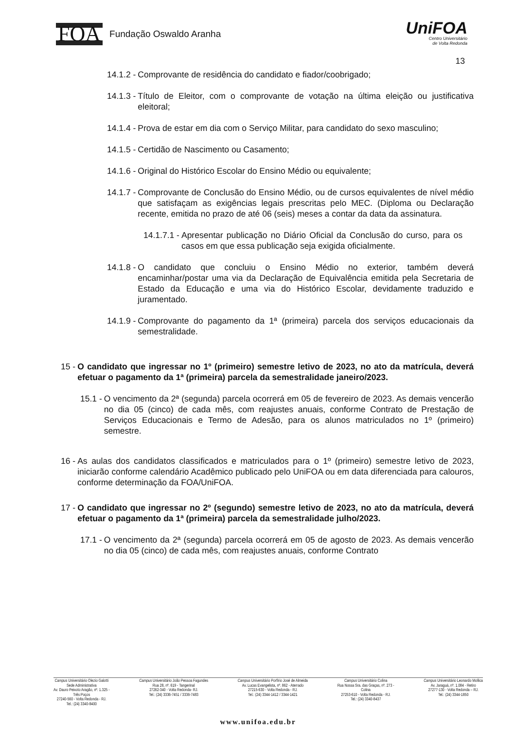FOA Fundação Oswaldo Aranha
UniFOA
Centro Universitário
de Volta Redonda
13
14.1.2 - Comprovante de residência do candidato e fiador/coobrigado;
14.1.3 - Título de Eleitor, com o comprovante de votação na última eleição ou justificativa eleitoral;
14.1.4 - Prova de estar em dia com o Serviço Militar, para candidato do sexo masculino;
14.1.5 - Certidão de Nascimento ou Casamento;
14.1.6 - Original do Histórico Escolar do Ensino Médio ou equivalente;
14.1.7 - Comprovante de Conclusão do Ensino Médio, ou de cursos equivalentes de nível médio que satisfaçam as exigências legais prescritas pelo MEC. (Diploma ou Declaração recente, emitida no prazo de até 06 (seis) meses a contar da data da assinatura.
14.1.7.1 - Apresentar publicação no Diário Oficial da Conclusão do curso, para os casos em que essa publicação seja exigida oficialmente.
14.1.8 - O candidato que concluiu o Ensino Médio no exterior, também deverá encaminhar/postar uma via da Declaração de Equivalência emitida pela Secretaria de Estado da Educação e uma via do Histórico Escolar, devidamente traduzido e juramentado.
14.1.9 - Comprovante do pagamento da 1ª (primeira) parcela dos serviços educacionais da semestralidade.
15 - O candidato que ingressar no 1º (primeiro) semestre letivo de 2023, no ato da matrícula, deverá efetuar o pagamento da 1ª (primeira) parcela da semestralidade janeiro/2023.
15.1 - O vencimento da 2ª (segunda) parcela ocorrerá em 05 de fevereiro de 2023. As demais vencerão no dia 05 (cinco) de cada mês, com reajustes anuais, conforme Contrato de Prestação de Serviços Educacionais e Termo de Adesão, para os alunos matriculados no 1º (primeiro) semestre.
16 - As aulas dos candidatos classificados e matriculados para o 1º (primeiro) semestre letivo de 2023, iniciarão conforme calendário Acadêmico publicado pelo UniFOA ou em data diferenciada para calouros, conforme determinação da FOA/UniFOA.
17 - O candidato que ingressar no 2º (segundo) semestre letivo de 2023, no ato da matrícula, deverá efetuar o pagamento da 1ª (primeira) parcela da semestralidade julho/2023.
17.1 - O vencimento da 2ª (segunda) parcela ocorrerá em 05 de agosto de 2023. As demais vencerão no dia 05 (cinco) de cada mês, com reajustes anuais, conforme Contrato
Campus Universitário Olezio Galotti
Sede Administrativa
Av. Dauro Peixoto Aragão, nº. 1.325 -
Três Poços
27240-560 - Volta Redonda - RJ.
Tel.: (24) 3340-8400
Campus Universitário João Pessoa Fagundes
Rua 28, nº. 619 - Tangerinal
27262-340 - Volta Redonda- RJ.
Tel.: (24) 3336-7451 / 3336-7483
Campus Universitário Porfírio José de Almeida
Av. Lucas Evangelista, nº. 862 - Aterrado
27215-630 - Volta Redonda - RJ.
Tel.: (24) 3344-1412 / 3344-1421
Campus Universitário Colina
Rua Nossa Sra. das Graças, nº. 273 -
Colina
27253-610 - Volta Redonda - RJ.
Tel.: (24) 3340-8437
Campus Universitário Leonardo Mollica
Av. Jaraguá, nº. 1.084 - Retiro
27277-130 - Volta Redonda – RJ.
Tel.: (24) 3344-1850
www.unifoa.edu.br